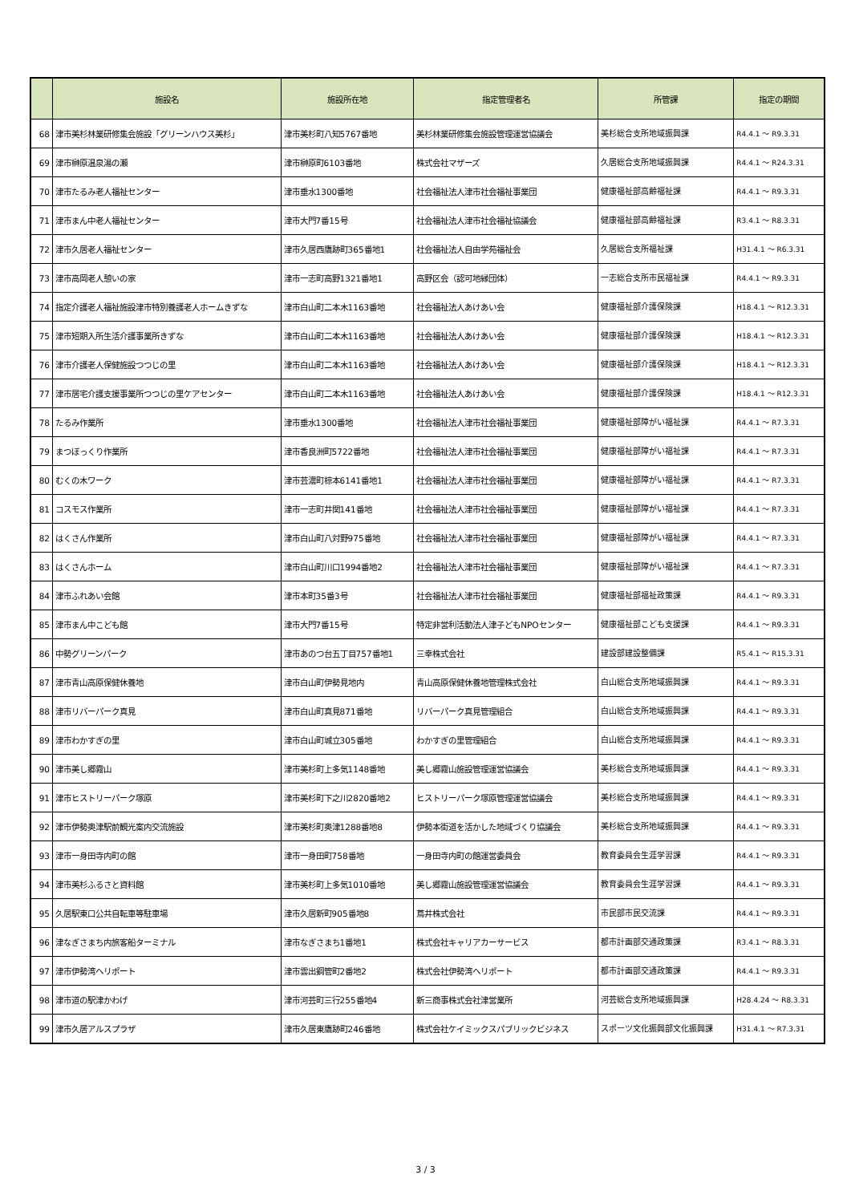| | 施設名 | 施設所在地 | 指定管理者名 | 所管課 | 指定の期間 |
| --- | --- | --- | --- | --- | --- |
| 68 | 津市美杉林業研修集会施設「グリーンハウス美杉」 | 津市美杉町八知5767番地 | 美杉林業研修集会施設管理運営協議会 | 美杉総合支所地域振興課 | R4.4.1 ～ R9.3.31 |
| 69 | 津市榊原温泉湯の瀬 | 津市榊原町6103番地 | 株式会社マザーズ | 久居総合支所地域振興課 | R4.4.1 ～ R24.3.31 |
| 70 | 津市たるみ老人福祉センター | 津市垂水1300番地 | 社会福祉法人津市社会福祉事業団 | 健康福祉部高齢福祉課 | R4.4.1 ～ R9.3.31 |
| 71 | 津市まん中老人福祉センター | 津市大門7番15号 | 社会福祉法人津市社会福祉協議会 | 健康福祉部高齢福祉課 | R3.4.1 ～ R8.3.31 |
| 72 | 津市久居老人福祉センター | 津市久居西鷹跡町365番地1 | 社会福祉法人自由学苑福祉会 | 久居総合支所福祉課 | H31.4.1 ～ R6.3.31 |
| 73 | 津市高岡老人憩いの家 | 津市一志町高野1321番地1 | 高野区会（認可地縁団体） | 一志総合支所市民福祉課 | R4.4.1 ～ R9.3.31 |
| 74 | 指定介護老人福祉施設津市特別養護老人ホームきずな | 津市白山町二本木1163番地 | 社会福祉法人あけあい会 | 健康福祉部介護保険課 | H18.4.1 ～ R12.3.31 |
| 75 | 津市短期入所生活介護事業所きずな | 津市白山町二本木1163番地 | 社会福祉法人あけあい会 | 健康福祉部介護保険課 | H18.4.1 ～ R12.3.31 |
| 76 | 津市介護老人保健施設つつじの里 | 津市白山町二本木1163番地 | 社会福祉法人あけあい会 | 健康福祉部介護保険課 | H18.4.1 ～ R12.3.31 |
| 77 | 津市居宅介護支援事業所つつじの里ケアセンター | 津市白山町二本木1163番地 | 社会福祉法人あけあい会 | 健康福祉部介護保険課 | H18.4.1 ～ R12.3.31 |
| 78 | たるみ作業所 | 津市垂水1300番地 | 社会福祉法人津市社会福祉事業団 | 健康福祉部障がい福祉課 | R4.4.1 ～ R7.3.31 |
| 79 | まつぼっくり作業所 | 津市香良洲町5722番地 | 社会福祉法人津市社会福祉事業団 | 健康福祉部障がい福祉課 | R4.4.1 ～ R7.3.31 |
| 80 | むくの木ワーク | 津市芸濃町椋本6141番地1 | 社会福祉法人津市社会福祉事業団 | 健康福祉部障がい福祉課 | R4.4.1 ～ R7.3.31 |
| 81 | コスモス作業所 | 津市一志町井関141番地 | 社会福祉法人津市社会福祉事業団 | 健康福祉部障がい福祉課 | R4.4.1 ～ R7.3.31 |
| 82 | はくさん作業所 | 津市白山町八対野975番地 | 社会福祉法人津市社会福祉事業団 | 健康福祉部障がい福祉課 | R4.4.1 ～ R7.3.31 |
| 83 | はくさんホーム | 津市白山町川口1994番地2 | 社会福祉法人津市社会福祉事業団 | 健康福祉部障がい福祉課 | R4.4.1 ～ R7.3.31 |
| 84 | 津市ふれあい会館 | 津市本町35番3号 | 社会福祉法人津市社会福祉事業団 | 健康福祉部福祉政策課 | R4.4.1 ～ R9.3.31 |
| 85 | 津市まん中こども館 | 津市大門7番15号 | 特定非営利活動法人津子どもNPOセンター | 健康福祉部こども支援課 | R4.4.1 ～ R9.3.31 |
| 86 | 中勢グリーンパーク | 津市あのつ台五丁目757番地1 | 三幸株式会社 | 建設部建設整備課 | R5.4.1 ～ R15.3.31 |
| 87 | 津市青山高原保健休養地 | 津市白山町伊勢見地内 | 青山高原保健休養地管理株式会社 | 白山総合支所地域振興課 | R4.4.1 ～ R9.3.31 |
| 88 | 津市リバーパーク真見 | 津市白山町真見871番地 | リバーパーク真見管理組合 | 白山総合支所地域振興課 | R4.4.1 ～ R9.3.31 |
| 89 | 津市わかすぎの里 | 津市白山町城立305番地 | わかすぎの里管理組合 | 白山総合支所地域振興課 | R4.4.1 ～ R9.3.31 |
| 90 | 津市美し郷霧山 | 津市美杉町上多気1148番地 | 美し郷霧山施設管理運営協議会 | 美杉総合支所地域振興課 | R4.4.1 ～ R9.3.31 |
| 91 | 津市ヒストリーパーク塚原 | 津市美杉町下之川2820番地2 | ヒストリーパーク塚原管理運営協議会 | 美杉総合支所地域振興課 | R4.4.1 ～ R9.3.31 |
| 92 | 津市伊勢奥津駅前観光案内交流施設 | 津市美杉町奥津1288番地8 | 伊勢本街道を活かした地域づくり協議会 | 美杉総合支所地域振興課 | R4.4.1 ～ R9.3.31 |
| 93 | 津市一身田寺内町の館 | 津市一身田町758番地 | 一身田寺内町の館運営委員会 | 教育委員会生涯学習課 | R4.4.1 ～ R9.3.31 |
| 94 | 津市美杉ふるさと資料館 | 津市美杉町上多気1010番地 | 美し郷霧山施設管理運営協議会 | 教育委員会生涯学習課 | R4.4.1 ～ R9.3.31 |
| 95 | 久居駅東口公共自転車等駐車場 | 津市久居新町905番地8 | 蔦井株式会社 | 市民部市民交流課 | R4.4.1 ～ R9.3.31 |
| 96 | 津なぎさまち内旅客船ターミナル | 津市なぎさまち1番地1 | 株式会社キャリアカーサービス | 都市計画部交通政策課 | R3.4.1 ～ R8.3.31 |
| 97 | 津市伊勢湾ヘリポート | 津市雲出鋼管町2番地2 | 株式会社伊勢湾ヘリポート | 都市計画部交通政策課 | R4.4.1 ～ R9.3.31 |
| 98 | 津市道の駅津かわげ | 津市河芸町三行255番地4 | 新三商事株式会社津営業所 | 河芸総合支所地域振興課 | H28.4.24 ～ R8.3.31 |
| 99 | 津市久居アルスプラザ | 津市久居東鷹跡町246番地 | 株式会社ケイミックスパブリックビジネス | スポーツ文化振興部文化振興課 | H31.4.1 ～ R7.3.31 |
3 / 3